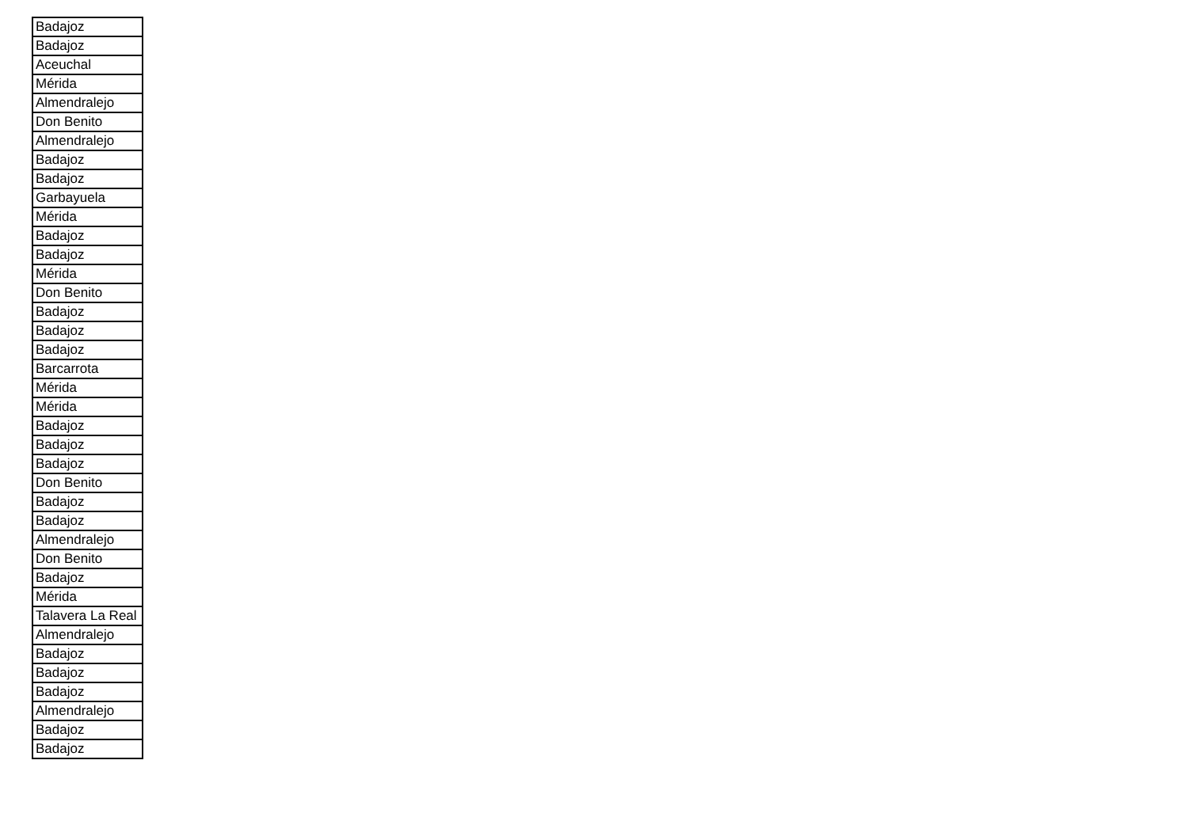| Badajoz |
| Badajoz |
| Aceuchal |
| Mérida |
| Almendralejo |
| Don Benito |
| Almendralejo |
| Badajoz |
| Badajoz |
| Garbayuela |
| Mérida |
| Badajoz |
| Badajoz |
| Mérida |
| Don Benito |
| Badajoz |
| Badajoz |
| Badajoz |
| Barcarrota |
| Mérida |
| Mérida |
| Badajoz |
| Badajoz |
| Badajoz |
| Don Benito |
| Badajoz |
| Badajoz |
| Almendralejo |
| Don Benito |
| Badajoz |
| Mérida |
| Talavera La Real |
| Almendralejo |
| Badajoz |
| Badajoz |
| Badajoz |
| Almendralejo |
| Badajoz |
| Badajoz |